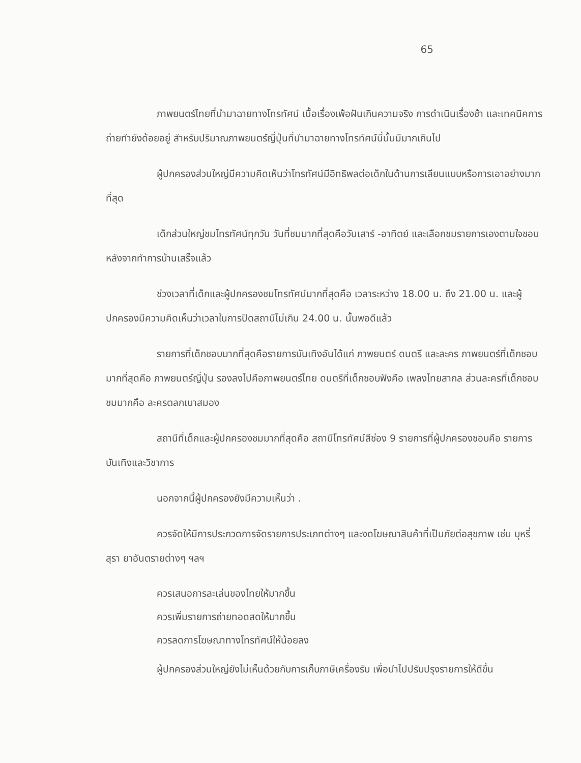65
ภาพยนตร์ไทยที่นำมาฉายทางโทรทัศน์ เนื้อเรื่องเพ้อฝันเกินความจริง การดำเนินเรื่องช้า และเทคนิคการถ่ายทำยังด้อยอยู่ สำหรับปริมาณภาพยนตร์ญี่ปุ่นที่นำมาฉายทางโทรทัศน์นี้นั้นมีมากเกินไป
ผู้ปกครองส่วนใหญ่มีความคิดเห็นว่าโทรทัศน์มีอิทธิพลต่อเด็กในด้านการเลียนแบบหรือการเอาอย่างมากที่สุด
เด็กส่วนใหญ่ชมโทรทัศน์ทุกวัน วันที่ชมมากที่สุดคือวันเสาร์ -อาทิตย์ และเลือกชมรายการเองตามใจชอบ หลังจากทำการบ้านเสร็จแล้ว
ช่วงเวลาที่เด็กและผู้ปกครองชมโทรทัศน์มากที่สุดคือ เวลาระหว่าง 18.00 น. ถึง 21.00 น. และผู้ปกครองมีความคิดเห็นว่าเวลาในการปิดสถานีไม่เกิน 24.00 น. นั้นพอดีแล้ว
รายการที่เด็กชอบมากที่สุดคือรายการบันเทิงอันได้แก่ ภาพยนตร์ ดนตรี และละคร ภาพยนตร์ที่เด็กชอบมากที่สุดคือ ภาพยนตร์ญี่ปุ่น รองลงไปคือภาพยนตร์ไทย ดนตรีที่เด็กชอบฟังคือ เพลงไทยสากล ส่วนละครที่เด็กชอบชมมากคือ ละครตลกเบาสมอง
สถานีที่เด็กและผู้ปกครองชมมากที่สุดคือ สถานีโทรทัศน์สีช่อง 9 รายการที่ผู้ปกครองชอบคือ รายการบันเทิงและวิชาการ
นอกจากนี้ผู้ปกครองยังมีความเห็นว่า .
ควรจัดให้มีการประกวดการจัดรายการประเภทต่างๆ และงดโฆษณาสินค้าที่เป็นภัยต่อสุขภาพ เช่น บุหรี่ สุรา ยาอันตรายต่างๆ ฯลฯ
ควรเสนอการละเล่นของไทยให้มากขึ้น
ควรเพิ่มรายการถ่ายทอดสดให้มากขึ้น
ควรลดการโฆษณาทางโทรทัศน์ให้น้อยลง
ผู้ปกครองส่วนใหญ่ยังไม่เห็นด้วยกับการเก็บภาษีเครื่องรับ เพื่อนำไปปรับปรุงรายการให้ดีขึ้น